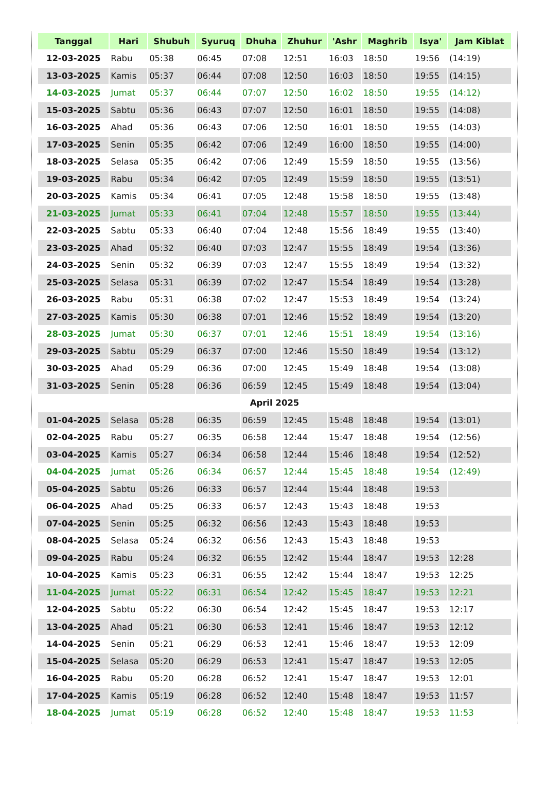| Tanggal | Hari | Shubuh | Syuruq | Dhuha | Zhuhur | 'Ashr | Maghrib | Isya' | Jam Kiblat |
| --- | --- | --- | --- | --- | --- | --- | --- | --- | --- |
| 12-03-2025 | Rabu | 05:38 | 06:45 | 07:08 | 12:51 | 16:03 | 18:50 | 19:56 | (14:19) |
| 13-03-2025 | Kamis | 05:37 | 06:44 | 07:08 | 12:50 | 16:03 | 18:50 | 19:55 | (14:15) |
| 14-03-2025 | Jumat | 05:37 | 06:44 | 07:07 | 12:50 | 16:02 | 18:50 | 19:55 | (14:12) |
| 15-03-2025 | Sabtu | 05:36 | 06:43 | 07:07 | 12:50 | 16:01 | 18:50 | 19:55 | (14:08) |
| 16-03-2025 | Ahad | 05:36 | 06:43 | 07:06 | 12:50 | 16:01 | 18:50 | 19:55 | (14:03) |
| 17-03-2025 | Senin | 05:35 | 06:42 | 07:06 | 12:49 | 16:00 | 18:50 | 19:55 | (14:00) |
| 18-03-2025 | Selasa | 05:35 | 06:42 | 07:06 | 12:49 | 15:59 | 18:50 | 19:55 | (13:56) |
| 19-03-2025 | Rabu | 05:34 | 06:42 | 07:05 | 12:49 | 15:59 | 18:50 | 19:55 | (13:51) |
| 20-03-2025 | Kamis | 05:34 | 06:41 | 07:05 | 12:48 | 15:58 | 18:50 | 19:55 | (13:48) |
| 21-03-2025 | Jumat | 05:33 | 06:41 | 07:04 | 12:48 | 15:57 | 18:50 | 19:55 | (13:44) |
| 22-03-2025 | Sabtu | 05:33 | 06:40 | 07:04 | 12:48 | 15:56 | 18:49 | 19:55 | (13:40) |
| 23-03-2025 | Ahad | 05:32 | 06:40 | 07:03 | 12:47 | 15:55 | 18:49 | 19:54 | (13:36) |
| 24-03-2025 | Senin | 05:32 | 06:39 | 07:03 | 12:47 | 15:55 | 18:49 | 19:54 | (13:32) |
| 25-03-2025 | Selasa | 05:31 | 06:39 | 07:02 | 12:47 | 15:54 | 18:49 | 19:54 | (13:28) |
| 26-03-2025 | Rabu | 05:31 | 06:38 | 07:02 | 12:47 | 15:53 | 18:49 | 19:54 | (13:24) |
| 27-03-2025 | Kamis | 05:30 | 06:38 | 07:01 | 12:46 | 15:52 | 18:49 | 19:54 | (13:20) |
| 28-03-2025 | Jumat | 05:30 | 06:37 | 07:01 | 12:46 | 15:51 | 18:49 | 19:54 | (13:16) |
| 29-03-2025 | Sabtu | 05:29 | 06:37 | 07:00 | 12:46 | 15:50 | 18:49 | 19:54 | (13:12) |
| 30-03-2025 | Ahad | 05:29 | 06:36 | 07:00 | 12:45 | 15:49 | 18:48 | 19:54 | (13:08) |
| 31-03-2025 | Senin | 05:28 | 06:36 | 06:59 | 12:45 | 15:49 | 18:48 | 19:54 | (13:04) |
| April 2025 | | | | | | | | | |
| 01-04-2025 | Selasa | 05:28 | 06:35 | 06:59 | 12:45 | 15:48 | 18:48 | 19:54 | (13:01) |
| 02-04-2025 | Rabu | 05:27 | 06:35 | 06:58 | 12:44 | 15:47 | 18:48 | 19:54 | (12:56) |
| 03-04-2025 | Kamis | 05:27 | 06:34 | 06:58 | 12:44 | 15:46 | 18:48 | 19:54 | (12:52) |
| 04-04-2025 | Jumat | 05:26 | 06:34 | 06:57 | 12:44 | 15:45 | 18:48 | 19:54 | (12:49) |
| 05-04-2025 | Sabtu | 05:26 | 06:33 | 06:57 | 12:44 | 15:44 | 18:48 | 19:53 | |
| 06-04-2025 | Ahad | 05:25 | 06:33 | 06:57 | 12:43 | 15:43 | 18:48 | 19:53 | |
| 07-04-2025 | Senin | 05:25 | 06:32 | 06:56 | 12:43 | 15:43 | 18:48 | 19:53 | |
| 08-04-2025 | Selasa | 05:24 | 06:32 | 06:56 | 12:43 | 15:43 | 18:48 | 19:53 | |
| 09-04-2025 | Rabu | 05:24 | 06:32 | 06:55 | 12:42 | 15:44 | 18:47 | 19:53 | 12:28 |
| 10-04-2025 | Kamis | 05:23 | 06:31 | 06:55 | 12:42 | 15:44 | 18:47 | 19:53 | 12:25 |
| 11-04-2025 | Jumat | 05:22 | 06:31 | 06:54 | 12:42 | 15:45 | 18:47 | 19:53 | 12:21 |
| 12-04-2025 | Sabtu | 05:22 | 06:30 | 06:54 | 12:42 | 15:45 | 18:47 | 19:53 | 12:17 |
| 13-04-2025 | Ahad | 05:21 | 06:30 | 06:53 | 12:41 | 15:46 | 18:47 | 19:53 | 12:12 |
| 14-04-2025 | Senin | 05:21 | 06:29 | 06:53 | 12:41 | 15:46 | 18:47 | 19:53 | 12:09 |
| 15-04-2025 | Selasa | 05:20 | 06:29 | 06:53 | 12:41 | 15:47 | 18:47 | 19:53 | 12:05 |
| 16-04-2025 | Rabu | 05:20 | 06:28 | 06:52 | 12:41 | 15:47 | 18:47 | 19:53 | 12:01 |
| 17-04-2025 | Kamis | 05:19 | 06:28 | 06:52 | 12:40 | 15:48 | 18:47 | 19:53 | 11:57 |
| 18-04-2025 | Jumat | 05:19 | 06:28 | 06:52 | 12:40 | 15:48 | 18:47 | 19:53 | 11:53 |